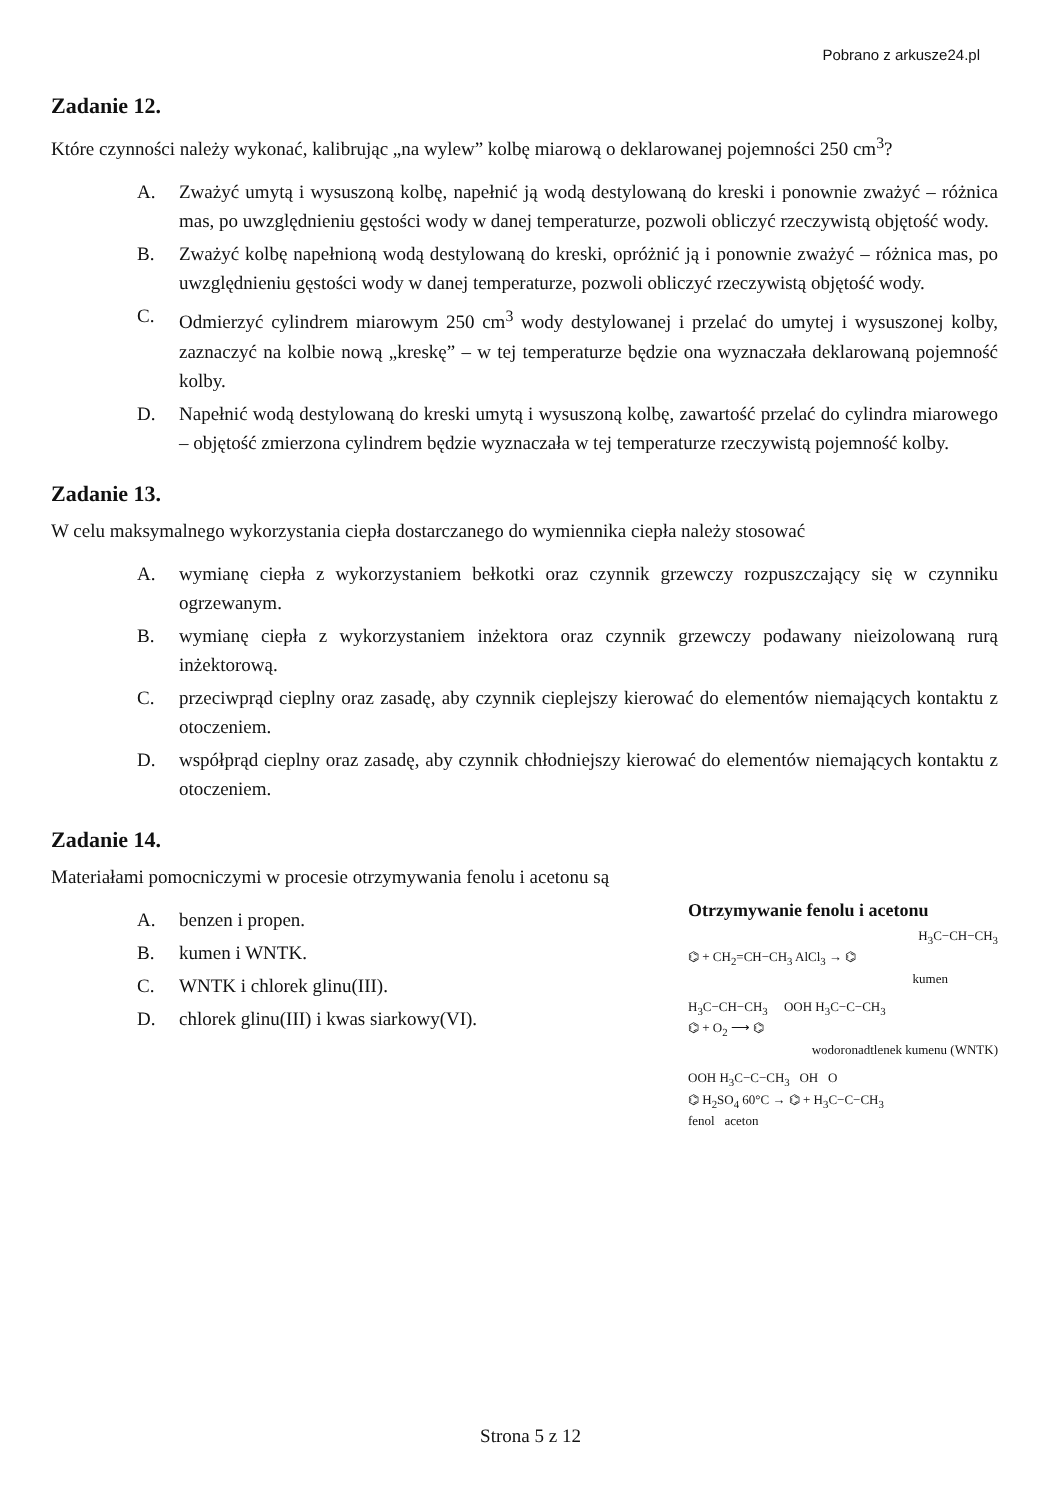Pobrano z arkusze24.pl
Zadanie 12.
Które czynności należy wykonać, kalibrując „na wylew” kolbę miarową o deklarowanej pojemności 250 cm<sup>3</sup>?
A. Zważyć umytą i wysuszoną kolbę, napełnić ją wodą destylowaną do kreski i ponownie zważyć – różnica mas, po uwzględnieniu gęstości wody w danej temperaturze, pozwoli obliczyć rzeczywistą objętość wody.
B. Zważyć kolbę napełnioną wodą destylowaną do kreski, opróżnić ją i ponownie zważyć – różnica mas, po uwzględnieniu gęstości wody w danej temperaturze, pozwoli obliczyć rzeczywistą objętość wody.
C. Odmierzyć cylindrem miarowym 250 cm<sup>3</sup> wody destylowanej i przelać do umytej i wysuszonej kolby, zaznaczyć na kolbie nową „kreskę” – w tej temperaturze będzie ona wyznaczała deklarowaną pojemność kolby.
D. Napełnić wodą destylowaną do kreski umytą i wysuszoną kolbę, zawartość przelać do cylindra miarowego – objętość zmierzona cylindrem będzie wyznaczała w tej temperaturze rzeczywistą pojemność kolby.
Zadanie 13.
W celu maksymalnego wykorzystania ciepła dostarczanego do wymiennika ciepła należy stosować
A. wymianę ciepła z wykorzystaniem bełkotki oraz czynnik grzewczy rozpuszczający się w czynniku ogrzewanym.
B. wymianę ciepła z wykorzystaniem inżektora oraz czynnik grzewczy podawany nieizolowaną rurą inżektorową.
C. przeciwprąd cieplny oraz zasadę, aby czynnik cieplejszy kierować do elementów niemających kontaktu z otoczeniem.
D. współprąd cieplny oraz zasadę, aby czynnik chłodniejszy kierować do elementów niemających kontaktu z otoczeniem.
Zadanie 14.
Materiałami pomocniczymi w procesie otrzymywania fenolu i acetonu są
A. benzen i propen.
B. kumen i WNTK.
C. WNTK i chlorek glinu(III).
D. chlorek glinu(III) i kwas siarkowy(VI).
Otrzymywanie fenolu i acetonu
H<sub>3</sub>C−CH−CH<sub>3</sub>
⌬ + CH<sub>2</sub>=CH−CH<sub>3</sub> AlCl<sub>3</sub> → ⌬
kumen
H<sub>3</sub>C−CH−CH<sub>3</sub> OOH H<sub>3</sub>C−C−CH<sub>3</sub>
⌬ + O<sub>2</sub> ⟶ ⌬
wodoronadtlenek kumenu (WNTK)
OOH H<sub>3</sub>C−C−CH<sub>3</sub> OH O
⌬ H<sub>2</sub>SO<sub>4</sub> 60°C → ⌬ + H<sub>3</sub>C−C−CH<sub>3</sub>
fenol aceton
Strona 5 z 12